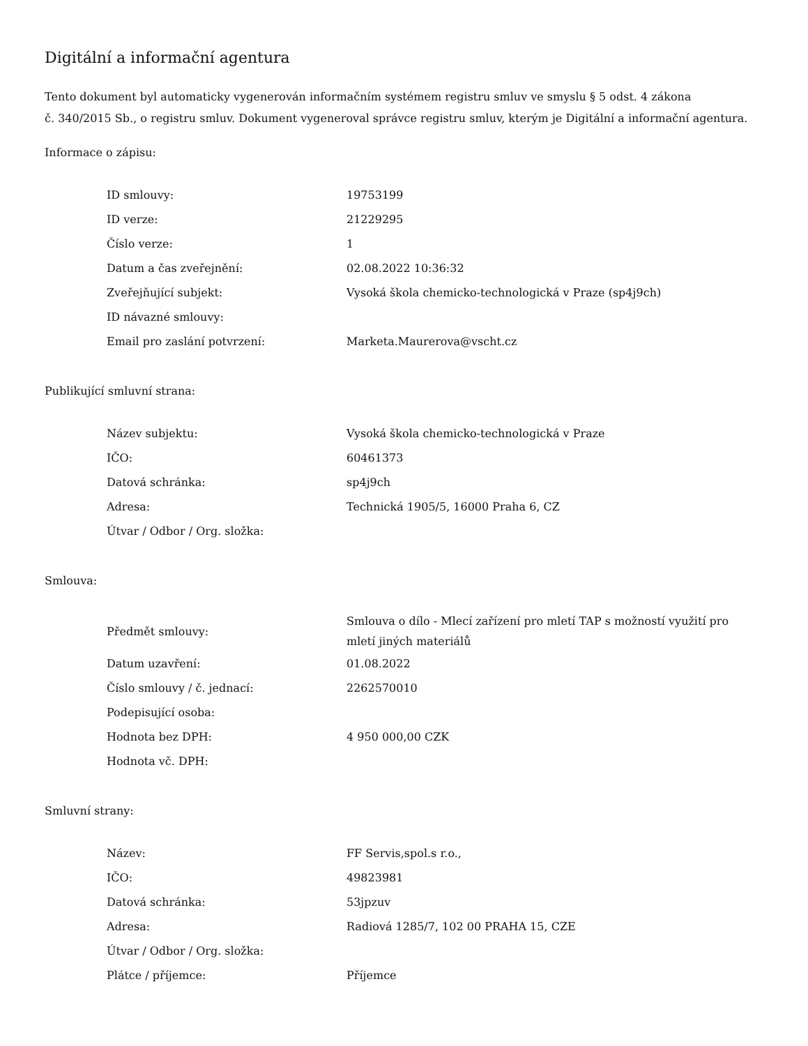Digitální a informační agentura
Tento dokument byl automaticky vygenerován informačním systémem registru smluv ve smyslu § 5 odst. 4 zákona
č. 340/2015 Sb., o registru smluv. Dokument vygeneroval správce registru smluv, kterým je Digitální a informační agentura.
Informace o zápisu:
| ID smlouvy: | 19753199 |
| ID verze: | 21229295 |
| Číslo verze: | 1 |
| Datum a čas zveřejnění: | 02.08.2022 10:36:32 |
| Zveřejňující subjekt: | Vysoká škola chemicko-technologická v Praze (sp4j9ch) |
| ID návazné smlouvy: | |
| Email pro zaslání potvrzení: | Marketa.Maurerova@vscht.cz |
Publikující smluvní strana:
| Název subjektu: | Vysoká škola chemicko-technologická v Praze |
| IČO: | 60461373 |
| Datová schránka: | sp4j9ch |
| Adresa: | Technická 1905/5, 16000 Praha 6, CZ |
| Útvar / Odbor / Org. složka: | |
Smlouva:
| Předmět smlouvy: | Smlouva o dílo - Mlecí zařízení pro mletí TAP s možností využití pro mletí jiných materiálů |
| Datum uzavření: | 01.08.2022 |
| Číslo smlouvy / č. jednací: | 2262570010 |
| Podepisující osoba: | |
| Hodnota bez DPH: | 4 950 000,00 CZK |
| Hodnota vč. DPH: | |
Smluvní strany:
| Název: | FF Servis,spol.s r.o., |
| IČO: | 49823981 |
| Datová schránka: | 53jpzuv |
| Adresa: | Radiová 1285/7, 102 00 PRAHA 15, CZE |
| Útvar / Odbor / Org. složka: | |
| Plátce / příjemce: | Příjemce |